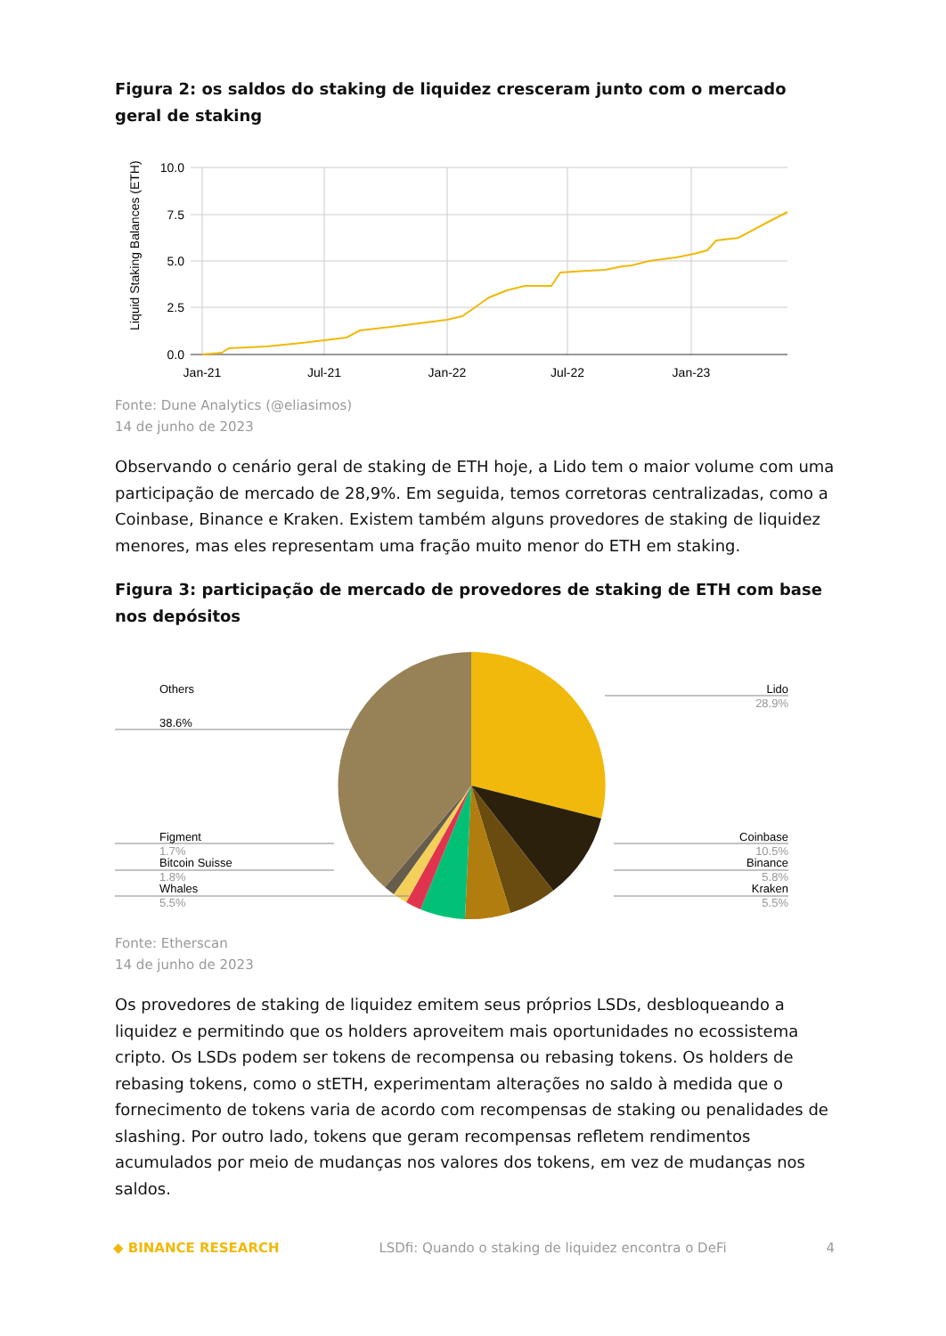Figura 2: os saldos do staking de liquidez cresceram junto com o mercado geral de staking
Liquid Staking Balances (ETH)
10.0
7.5
5.0
2.5
0.0
Jan-21
Jul-21
Jan-22
Jul-22
Jan-23
Fonte: Dune Analytics (@eliasimos)
14 de junho de 2023
Observando o cenário geral de staking de ETH hoje, a Lido tem o maior volume com uma participação de mercado de 28,9%. Em seguida, temos corretoras centralizadas, como a Coinbase, Binance e Kraken. Existem também alguns provedores de staking de liquidez menores, mas eles representam uma fração muito menor do ETH em staking.
Figura 3: participação de mercado de provedores de staking de ETH com base nos depósitos
Others
38.6%
Lido
28.9%
Figment
1.7%
Bitcoin Suisse
1.8%
Whales
5.5%
Coinbase
10.5%
Binance
5.8%
Kraken
5.5%
Fonte: Etherscan
14 de junho de 2023
Os provedores de staking de liquidez emitem seus próprios LSDs, desbloqueando a liquidez e permitindo que os holders aproveitem mais oportunidades no ecossistema cripto. Os LSDs podem ser tokens de recompensa ou rebasing tokens. Os holders de rebasing tokens, como o stETH, experimentam alterações no saldo à medida que o fornecimento de tokens varia de acordo com recompensas de staking ou penalidades de slashing. Por outro lado, tokens que geram recompensas refletem rendimentos acumulados por meio de mudanças nos valores dos tokens, em vez de mudanças nos saldos.
◆ BINANCE RESEARCH LSDfi: Quando o staking de liquidez encontra o DeFi 4